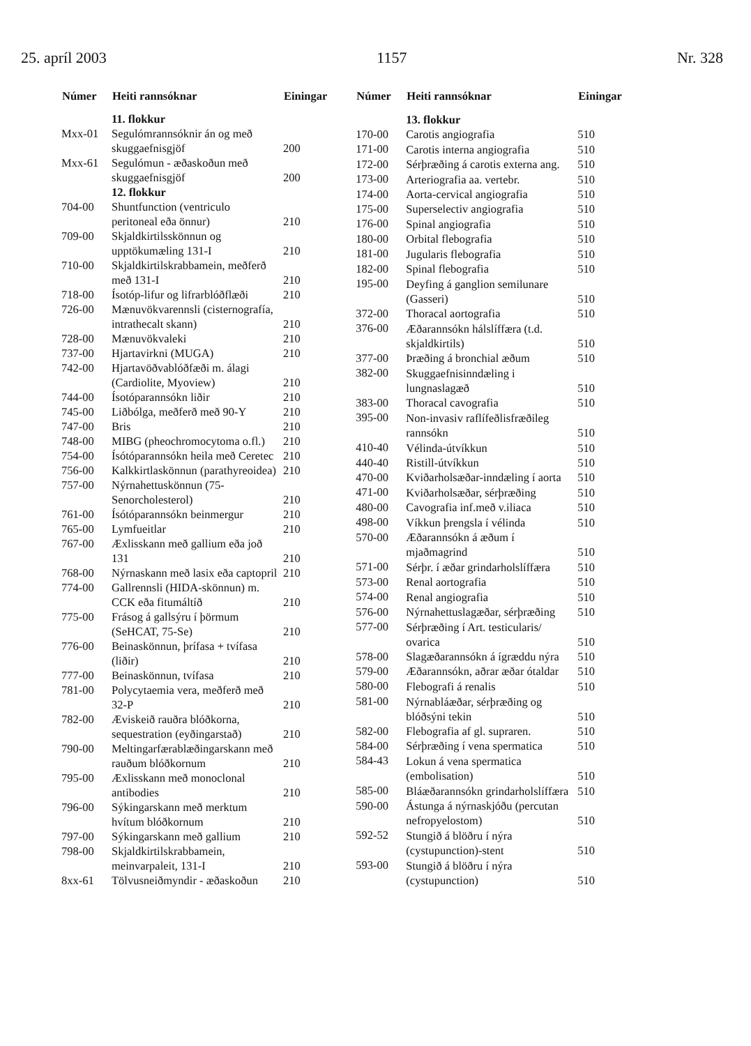25. apríl 2003 1157 Nr. 328
| Númer | Heiti rannsóknar | Einingar |
| --- | --- | --- |
| | 11. flokkur | |
| Mxx-01 | Segulómrannsóknir án og með skuggaefnisgjöf | 200 |
| Mxx-61 | Segulómun - æðaskoðun með skuggaefnisgjöf | 200 |
| | 12. flokkur | |
| 704-00 | Shuntfunction (ventriculo peritoneal eða önnur) | 210 |
| 709-00 | Skjaldkirtilsskönnun og upptökumæling 131-I | 210 |
| 710-00 | Skjaldkirtilskrabbamein, meðferð með 131-I | 210 |
| 718-00 | Ísotóp-lifur og lifrarblóðflæði | 210 |
| 726-00 | Mænuvökvarennsli (cisternografía, intrathecalt skann) | 210 |
| 728-00 | Mænuvökvaleki | 210 |
| 737-00 | Hjartavirkni (MUGA) | 210 |
| 742-00 | Hjartavöðvablóðfæði m. álagi (Cardiolite, Myoview) | 210 |
| 744-00 | Ísotóparannsókn liðir | 210 |
| 745-00 | Liðbólga, meðferð með 90-Y | 210 |
| 747-00 | Bris | 210 |
| 748-00 | MIBG (pheochromocytoma o.fl.) | 210 |
| 754-00 | Ísótóparannsókn heila með Ceretec | 210 |
| 756-00 | Kalkkirtlaskönnun (parathyreoidea) | 210 |
| 757-00 | Nýrnahettuskönnun (75-Senorcholesterol) | 210 |
| 761-00 | Ísótóparannsókn beinmergur | 210 |
| 765-00 | Lymfueitlar | 210 |
| 767-00 | Æxlisskann með gallium eða joð 131 | 210 |
| 768-00 | Nýrnaskann með lasix eða captopril | 210 |
| 774-00 | Gallrennsli (HIDA-skönnun) m. CCK eða fitumáltíð | 210 |
| 775-00 | Frásog á gallsýru í þörmum (SeHCAT, 75-Se) | 210 |
| 776-00 | Beinaskönnun, þrífasa + tvífasa (liðir) | 210 |
| 777-00 | Beinaskönnun, tvífasa | 210 |
| 781-00 | Polycytaemia vera, meðferð með 32-P | 210 |
| 782-00 | Æviskeið rauðra blóðkorna, sequestration (eyðingarstað) | 210 |
| 790-00 | Meltingarfærablæðingarskann með rauðum blóðkornum | 210 |
| 795-00 | Æxlisskann með monoclonal antibodies | 210 |
| 796-00 | Sýkingarskann með merktum hvítum blóðkornum | 210 |
| 797-00 | Sýkingarskann með gallium | 210 |
| 798-00 | Skjaldkirtilskrabbamein, meinvarpaleit, 131-I | 210 |
| 8xx-61 | Tölvusneiðmyndir - æðaskoðun | 210 |
| Númer | Heiti rannsóknar | Einingar |
| --- | --- | --- |
| | 13. flokkur | |
| 170-00 | Carotis angiografia | 510 |
| 171-00 | Carotis interna angiografia | 510 |
| 172-00 | Sérþræðing á carotis externa ang. | 510 |
| 173-00 | Arteriografia aa. vertebr. | 510 |
| 174-00 | Aorta-cervical angiografia | 510 |
| 175-00 | Superselectiv angiografia | 510 |
| 176-00 | Spinal angiografia | 510 |
| 180-00 | Orbital flebografia | 510 |
| 181-00 | Jugularis flebografia | 510 |
| 182-00 | Spinal flebografia | 510 |
| 195-00 | Deyfing á ganglion semilunare (Gasseri) | 510 |
| 372-00 | Thoracal aortografia | 510 |
| 376-00 | Æðarannsókn hálslíffæra (t.d. skjaldkirtils) | 510 |
| 377-00 | Þræðing á bronchial æðum | 510 |
| 382-00 | Skuggaefnisinndæling i lungnaslagæð | 510 |
| 383-00 | Thoracal cavografia | 510 |
| 395-00 | Non-invasiv raflífeðlisfræðileg rannsókn | 510 |
| 410-40 | Vélinda-útvíkkun | 510 |
| 440-40 | Ristill-útvíkkun | 510 |
| 470-00 | Kviðarholsæðar-inndæling í aorta | 510 |
| 471-00 | Kviðarholsæðar, sérþræðing | 510 |
| 480-00 | Cavografia inf.með v.iliaca | 510 |
| 498-00 | Víkkun þrengsla í vélinda | 510 |
| 570-00 | Æðarannsókn á æðum í mjaðmagrind | 510 |
| 571-00 | Sérþr. í æðar grindarholslíffæra | 510 |
| 573-00 | Renal aortografia | 510 |
| 574-00 | Renal angiografia | 510 |
| 576-00 | Nýrnahettuslagæðar, sérþræðing | 510 |
| 577-00 | Sérþræðing í Art. testicularis/ ovarica | 510 |
| 578-00 | Slagæðarannsókn á ígræddu nýra | 510 |
| 579-00 | Æðarannsókn, aðrar æðar ótaldar | 510 |
| 580-00 | Flebografi á renalis | 510 |
| 581-00 | Nýrnabláæðar, sérþræðing og blóðsýni tekin | 510 |
| 582-00 | Flebografia af gl. supraren. | 510 |
| 584-00 | Sérþræðing í vena spermatica | 510 |
| 584-43 | Lokun á vena spermatica (embolisation) | 510 |
| 585-00 | Bláæðarannsókn grindarholslíffæra | 510 |
| 590-00 | Ástunga á nýrnaskjóðu (percutan nefropyelostom) | 510 |
| 592-52 | Stungið á blöðru í nýra (cystupunction)-stent | 510 |
| 593-00 | Stungið á blöðru í nýra (cystupunction) | 510 |